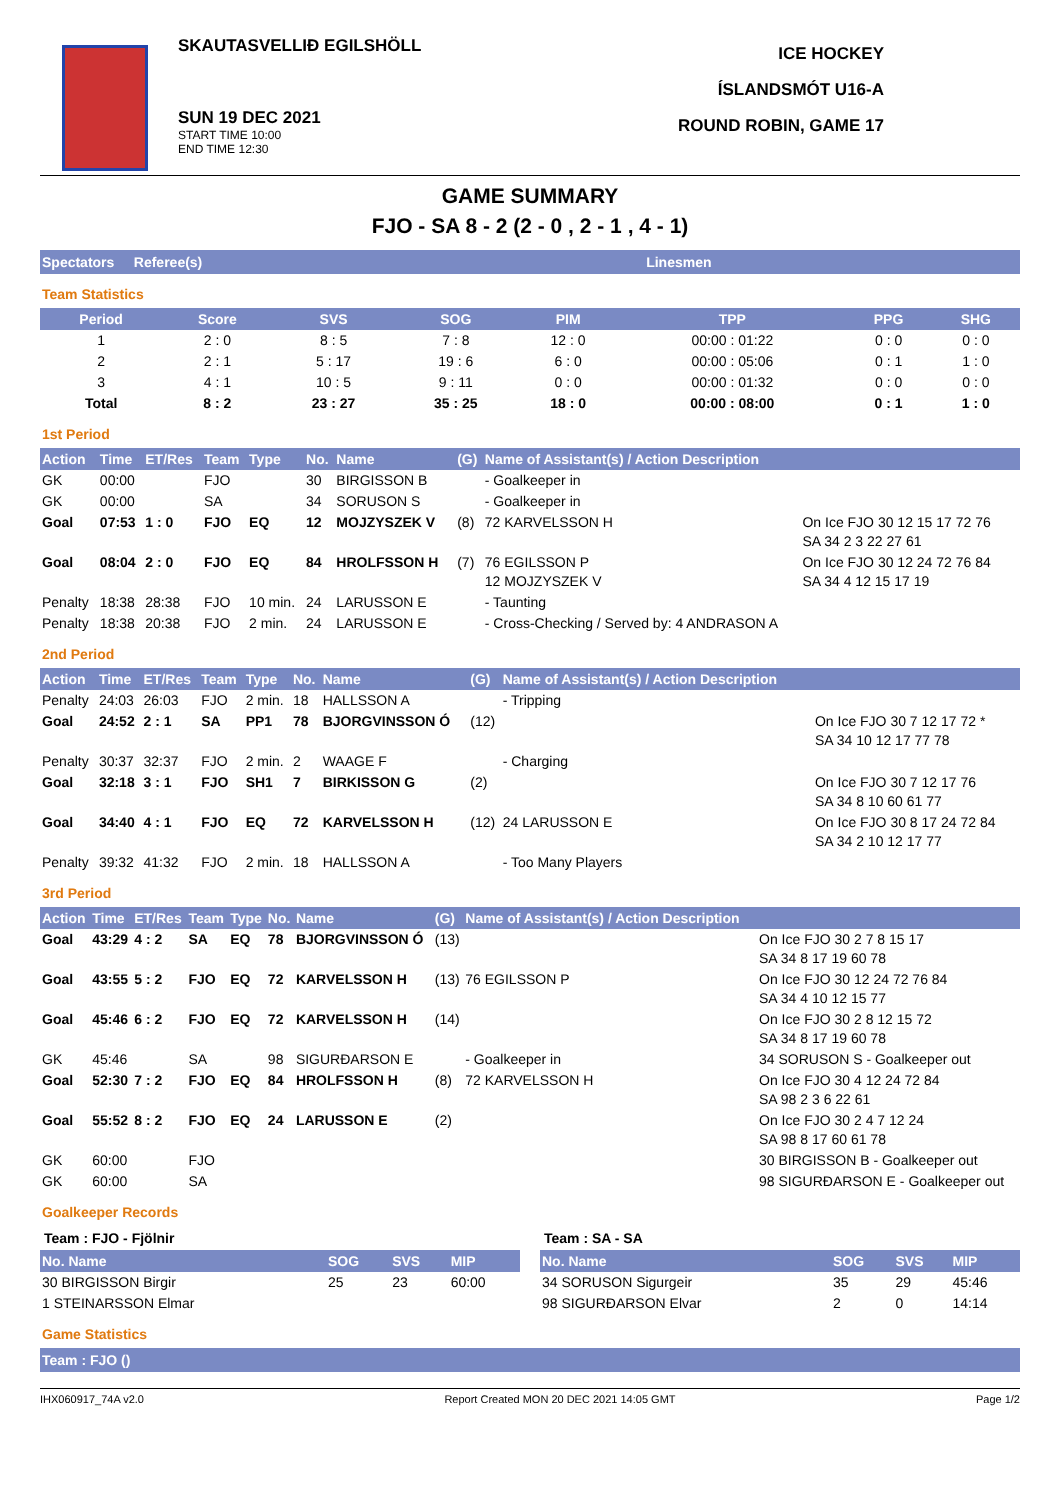SKAUTASVELLIÐ EGILSHÖLL
SUN 19 DEC 2021
START TIME 10:00
END TIME 12:30
ICE HOCKEY
ÍSLANDSMÓT U16-A
ROUND ROBIN, GAME 17
GAME SUMMARY
FJO - SA 8 - 2 (2 - 0 , 2 - 1 , 4 - 1)
Spectators Referee(s) Linesmen
Team Statistics
| Period | Score | SVS | SOG | PIM | TPP | PPG | SHG |
| --- | --- | --- | --- | --- | --- | --- | --- |
| 1 | 2 : 0 | 8 : 5 | 7 : 8 | 12 : 0 | 00:00 : 01:22 | 0 : 0 | 0 : 0 |
| 2 | 2 : 1 | 5 : 17 | 19 : 6 | 6 : 0 | 00:00 : 05:06 | 0 : 1 | 1 : 0 |
| 3 | 4 : 1 | 10 : 5 | 9 : 11 | 0 : 0 | 00:00 : 01:32 | 0 : 0 | 0 : 0 |
| Total | 8 : 2 | 23 : 27 | 35 : 25 | 18 : 0 | 00:00 : 08:00 | 0 : 1 | 1 : 0 |
1st Period
| Action | Time | ET/Res | Team | Type | No. | Name | (G) | Name of Assistant(s) / Action Description | |
| --- | --- | --- | --- | --- | --- | --- | --- | --- | --- |
| GK | 00:00 | | FJO | | 30 | BIRGISSON B | | - Goalkeeper in | |
| GK | 00:00 | | SA | | 34 | SORUSON S | | - Goalkeeper in | |
| Goal | 07:53 | 1 : 0 | FJO | EQ | 12 | MOJZYSZEK V | (8) | 72 KARVELSSON H | On Ice FJO 30 12 15 17 72 76 SA 34 2 3 22 27 61 |
| Goal | 08:04 | 2 : 0 | FJO | EQ | 84 | HROLFSSON H | (7) | 76 EGILSSON P 12 MOJZYSZEK V | On Ice FJO 30 12 24 72 76 84 SA 34 4 12 15 17 19 |
| Penalty | 18:38 | 28:38 | FJO | 10 min. | 24 | LARUSSON E | | - Taunting | |
| Penalty | 18:38 | 20:38 | FJO | 2 min. | 24 | LARUSSON E | | - Cross-Checking / Served by: 4 ANDRASON A | |
2nd Period
| Action | Time | ET/Res | Team | Type | No. | Name | (G) | Name of Assistant(s) / Action Description | |
| --- | --- | --- | --- | --- | --- | --- | --- | --- | --- |
| Penalty | 24:03 | 26:03 | FJO | 2 min. | 18 | HALLSSON A | | - Tripping | |
| Goal | 24:52 | 2 : 1 | SA | PP1 | 78 | BJORGVINSSON Ó | (12) | | On Ice FJO 30 7 12 17 72 * SA 34 10 12 17 77 78 |
| Penalty | 30:37 | 32:37 | FJO | 2 min. | 2 | WAAGE F | | - Charging | |
| Goal | 32:18 | 3 : 1 | FJO | SH1 | 7 | BIRKISSON G | (2) | | On Ice FJO 30 7 12 17 76 SA 34 8 10 60 61 77 |
| Goal | 34:40 | 4 : 1 | FJO | EQ | 72 | KARVELSSON H | (12) | 24 LARUSSON E | On Ice FJO 30 8 17 24 72 84 SA 34 2 10 12 17 77 |
| Penalty | 39:32 | 41:32 | FJO | 2 min. | 18 | HALLSSON A | | - Too Many Players | |
3rd Period
| Action | Time | ET/Res | Team | Type | No. | Name | (G) | Name of Assistant(s) / Action Description | |
| --- | --- | --- | --- | --- | --- | --- | --- | --- | --- |
| Goal | 43:29 | 4 : 2 | SA | EQ | 78 | BJORGVINSSON Ó | (13) | | On Ice FJO 30 2 7 8 15 17 SA 34 8 17 19 60 78 |
| Goal | 43:55 | 5 : 2 | FJO | EQ | 72 | KARVELSSON H | (13) | 76 EGILSSON P | On Ice FJO 30 12 24 72 76 84 SA 34 4 10 12 15 77 |
| Goal | 45:46 | 6 : 2 | FJO | EQ | 72 | KARVELSSON H | (14) | | On Ice FJO 30 2 8 12 15 72 SA 34 8 17 19 60 78 |
| GK | 45:46 | | SA | | 98 | SIGURÐARSON E | | - Goalkeeper in | 34 SORUSON S - Goalkeeper out |
| Goal | 52:30 | 7 : 2 | FJO | EQ | 84 | HROLFSSON H | (8) | 72 KARVELSSON H | On Ice FJO 30 4 12 24 72 84 SA 98 2 3 6 22 61 |
| Goal | 55:52 | 8 : 2 | FJO | EQ | 24 | LARUSSON E | (2) | | On Ice FJO 30 2 4 7 12 24 SA 98 8 17 60 61 78 |
| GK | 60:00 | | FJO | | | | | | 30 BIRGISSON B - Goalkeeper out |
| GK | 60:00 | | SA | | | | | | 98 SIGURÐARSON E - Goalkeeper out |
Goalkeeper Records
Team : FJO - Fjölnir
| No. Name | SOG | SVS | MIP |
| --- | --- | --- | --- |
| 30 BIRGISSON Birgir | 25 | 23 | 60:00 |
| 1 STEINARSSON Elmar | | | |
Team : SA - SA
| No. Name | SOG | SVS | MIP |
| --- | --- | --- | --- |
| 34 SORUSON Sigurgeir | 35 | 29 | 45:46 |
| 98 SIGURÐARSON Elvar | 2 | 0 | 14:14 |
Game Statistics
Team : FJO ()
IHX060917_74A v2.0 Report Created MON 20 DEC 2021 14:05 GMT Page 1/2